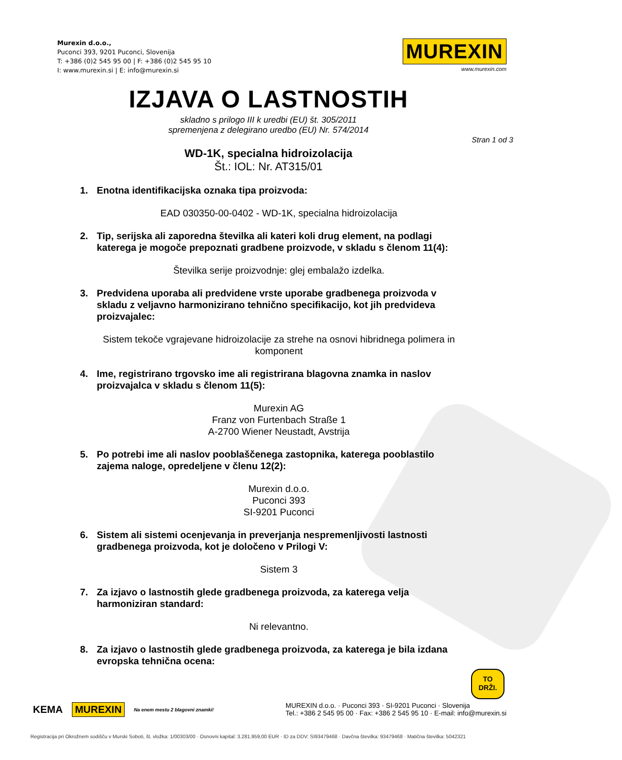Murexin d.o.o.,
Puconci 393, 9201 Puconci, Slovenija
T: +386 (0)2 545 95 00 | F: +386 (0)2 545 95 10
I: www.murexin.si | E: info@murexin.si
MUREXIN
www.murexin.com
IZJAVA O LASTNOSTIH
skladno s prilogo III k uredbi (EU) št. 305/2011
spremenjena z delegirano uredbo (EU) Nr. 574/2014
Stran 1 od 3
WD-1K, specialna hidroizolacija
Št.: IOL: Nr. AT315/01
1. Enotna identifikacijska oznaka tipa proizvoda:
EAD 030350-00-0402 - WD-1K, specialna hidroizolacija
2. Tip, serijska ali zaporedna številka ali kateri koli drug element, na podlagi katerega je mogoče prepoznati gradbene proizvode, v skladu s členom 11(4):
Številka serije proizvodnje: glej embalažo izdelka.
3. Predvidena uporaba ali predvidene vrste uporabe gradbenega proizvoda v skladu z veljavno harmonizirano tehnično specifikacijo, kot jih predvideva proizvajalec:
Sistem tekoče vgrajevane hidroizolacije za strehe na osnovi hibridnega polimera in komponent
4. Ime, registrirano trgovsko ime ali registrirana blagovna znamka in naslov proizvajalca v skladu s členom 11(5):
Murexin AG
Franz von Furtenbach Straße 1
A-2700 Wiener Neustadt, Avstrija
5. Po potrebi ime ali naslov pooblaščenega zastopnika, katerega pooblastilo zajema naloge, opredeljene v členu 12(2):
Murexin d.o.o.
Puconci 393
SI-9201 Puconci
6. Sistem ali sistemi ocenjevanja in preverjanja nespremenljivosti lastnosti gradbenega proizvoda, kot je določeno v Prilogi V:
Sistem 3
7. Za izjavo o lastnostih glede gradbenega proizvoda, za katerega velja harmoniziran standard:
Ni relevantno.
8. Za izjavo o lastnostih glede gradbenega proizvoda, za katerega je bila izdana evropska tehnična ocena:
TO
DRŽI.
KEMA MUREXIN Na enem mestu 2 blagovni znamki!
MUREXIN d.o.o. · Puconci 393 · SI-9201 Puconci · Slovenija
Tel.: +386 2 545 95 00 · Fax: +386 2 545 95 10 · E-mail: info@murexin.si
Registracija pri Okrožnem sodišču v Murski Soboti, št. vložka: 1/00303/00 · Osnovni kapital: 3.281.959,00 EUR · ID za DDV: SI93479468 · Davčna številka: 93479468 · Matična številka: 5042321